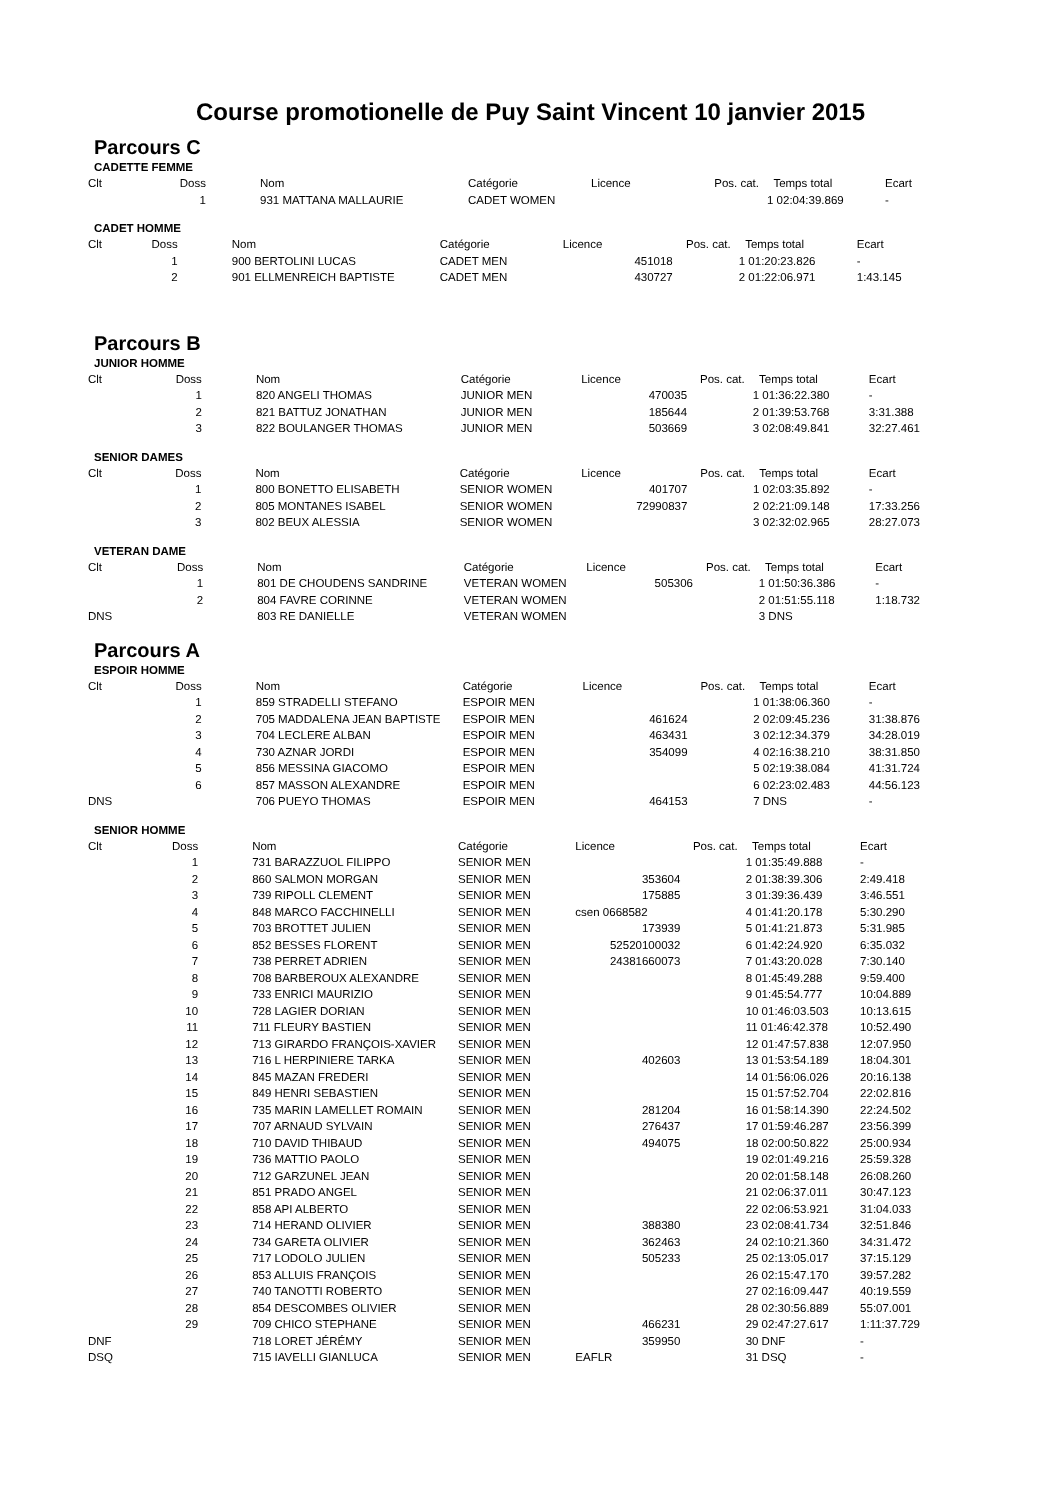Course promotionelle de Puy Saint Vincent 10 janvier 2015
Parcours C
CADETTE FEMME
| Clt | Doss | Nom | Catégorie | Licence | Pos. cat. | Temps total | Ecart |
| --- | --- | --- | --- | --- | --- | --- | --- |
| | 1 | 931 MATTANA MALLAURIE | CADET WOMEN | | | 1 02:04:39.869 | - |
CADET HOMME
| Clt | Doss | Nom | Catégorie | Licence | Pos. cat. | Temps total | Ecart |
| --- | --- | --- | --- | --- | --- | --- | --- |
| | 1 | 900 BERTOLINI LUCAS | CADET MEN | 451018 | | 1 01:20:23.826 | - |
| | 2 | 901 ELLMENREICH BAPTISTE | CADET MEN | 430727 | | 2 01:22:06.971 | 1:43.145 |
Parcours B
JUNIOR HOMME
| Clt | Doss | Nom | Catégorie | Licence | Pos. cat. | Temps total | Ecart |
| --- | --- | --- | --- | --- | --- | --- | --- |
| | 1 | 820 ANGELI THOMAS | JUNIOR MEN | 470035 | | 1 01:36:22.380 | - |
| | 2 | 821 BATTUZ JONATHAN | JUNIOR MEN | 185644 | | 2 01:39:53.768 | 3:31.388 |
| | 3 | 822 BOULANGER THOMAS | JUNIOR MEN | 503669 | | 3 02:08:49.841 | 32:27.461 |
SENIOR DAMES
| Clt | Doss | Nom | Catégorie | Licence | Pos. cat. | Temps total | Ecart |
| --- | --- | --- | --- | --- | --- | --- | --- |
| | 1 | 800 BONETTO ELISABETH | SENIOR WOMEN | 401707 | | 1 02:03:35.892 | - |
| | 2 | 805 MONTANES ISABEL | SENIOR WOMEN | 72990837 | | 2 02:21:09.148 | 17:33.256 |
| | 3 | 802 BEUX ALESSIA | SENIOR WOMEN | | | 3 02:32:02.965 | 28:27.073 |
VETERAN DAME
| Clt | Doss | Nom | Catégorie | Licence | Pos. cat. | Temps total | Ecart |
| --- | --- | --- | --- | --- | --- | --- | --- |
| | 1 | 801 DE CHOUDENS SANDRINE | VETERAN WOMEN | 505306 | | 1 01:50:36.386 | - |
| | 2 | 804 FAVRE CORINNE | VETERAN WOMEN | | | 2 01:51:55.118 | 1:18.732 |
| DNS | | 803 RE DANIELLE | VETERAN WOMEN | | | 3 DNS | |
Parcours A
ESPOIR HOMME
| Clt | Doss | Nom | Catégorie | Licence | Pos. cat. | Temps total | Ecart |
| --- | --- | --- | --- | --- | --- | --- | --- |
| | 1 | 859 STRADELLI STEFANO | ESPOIR MEN | | | 1 01:38:06.360 | - |
| | 2 | 705 MADDALENA JEAN BAPTISTE | ESPOIR MEN | 461624 | | 2 02:09:45.236 | 31:38.876 |
| | 3 | 704 LECLERE ALBAN | ESPOIR MEN | 463431 | | 3 02:12:34.379 | 34:28.019 |
| | 4 | 730 AZNAR JORDI | ESPOIR MEN | 354099 | | 4 02:16:38.210 | 38:31.850 |
| | 5 | 856 MESSINA GIACOMO | ESPOIR MEN | | | 5 02:19:38.084 | 41:31.724 |
| | 6 | 857 MASSON ALEXANDRE | ESPOIR MEN | | | 6 02:23:02.483 | 44:56.123 |
| DNS | | 706 PUEYO THOMAS | ESPOIR MEN | 464153 | | 7 DNS | - |
SENIOR HOMME
| Clt | Doss | Nom | Catégorie | Licence | Pos. cat. | Temps total | Ecart |
| --- | --- | --- | --- | --- | --- | --- | --- |
| | 1 | 731 BARAZZUOL FILIPPO | SENIOR MEN | | | 1 01:35:49.888 | - |
| | 2 | 860 SALMON MORGAN | SENIOR MEN | 353604 | | 2 01:38:39.306 | 2:49.418 |
| | 3 | 739 RIPOLL CLEMENT | SENIOR MEN | 175885 | | 3 01:39:36.439 | 3:46.551 |
| | 4 | 848 MARCO FACCHINELLI | SENIOR MEN | csen 0668582 | | 4 01:41:20.178 | 5:30.290 |
| | 5 | 703 BROTTET JULIEN | SENIOR MEN | 173939 | | 5 01:41:21.873 | 5:31.985 |
| | 6 | 852 BESSES FLORENT | SENIOR MEN | 52520100032 | | 6 01:42:24.920 | 6:35.032 |
| | 7 | 738 PERRET ADRIEN | SENIOR MEN | 24381660073 | | 7 01:43:20.028 | 7:30.140 |
| | 8 | 708 BARBEROUX ALEXANDRE | SENIOR MEN | | | 8 01:45:49.288 | 9:59.400 |
| | 9 | 733 ENRICI MAURIZIO | SENIOR MEN | | | 9 01:45:54.777 | 10:04.889 |
| | 10 | 728 LAGIER DORIAN | SENIOR MEN | | | 10 01:46:03.503 | 10:13.615 |
| | 11 | 711 FLEURY BASTIEN | SENIOR MEN | | | 11 01:46:42.378 | 10:52.490 |
| | 12 | 713 GIRARDO FRANÇOIS-XAVIER | SENIOR MEN | | | 12 01:47:57.838 | 12:07.950 |
| | 13 | 716 L HERPINIERE TARKA | SENIOR MEN | 402603 | | 13 01:53:54.189 | 18:04.301 |
| | 14 | 845 MAZAN FREDERI | SENIOR MEN | | | 14 01:56:06.026 | 20:16.138 |
| | 15 | 849 HENRI SEBASTIEN | SENIOR MEN | | | 15 01:57:52.704 | 22:02.816 |
| | 16 | 735 MARIN LAMELLET ROMAIN | SENIOR MEN | 281204 | | 16 01:58:14.390 | 22:24.502 |
| | 17 | 707 ARNAUD SYLVAIN | SENIOR MEN | 276437 | | 17 01:59:46.287 | 23:56.399 |
| | 18 | 710 DAVID THIBAUD | SENIOR MEN | 494075 | | 18 02:00:50.822 | 25:00.934 |
| | 19 | 736 MATTIO PAOLO | SENIOR MEN | | | 19 02:01:49.216 | 25:59.328 |
| | 20 | 712 GARZUNEL JEAN | SENIOR MEN | | | 20 02:01:58.148 | 26:08.260 |
| | 21 | 851 PRADO ANGEL | SENIOR MEN | | | 21 02:06:37.011 | 30:47.123 |
| | 22 | 858 API ALBERTO | SENIOR MEN | | | 22 02:06:53.921 | 31:04.033 |
| | 23 | 714 HERAND OLIVIER | SENIOR MEN | 388380 | | 23 02:08:41.734 | 32:51.846 |
| | 24 | 734 GARETA OLIVIER | SENIOR MEN | 362463 | | 24 02:10:21.360 | 34:31.472 |
| | 25 | 717 LODOLO JULIEN | SENIOR MEN | 505233 | | 25 02:13:05.017 | 37:15.129 |
| | 26 | 853 ALLUIS FRANÇOIS | SENIOR MEN | | | 26 02:15:47.170 | 39:57.282 |
| | 27 | 740 TANOTTI ROBERTO | SENIOR MEN | | | 27 02:16:09.447 | 40:19.559 |
| | 28 | 854 DESCOMBES OLIVIER | SENIOR MEN | | | 28 02:30:56.889 | 55:07.001 |
| | 29 | 709 CHICO STEPHANE | SENIOR MEN | 466231 | | 29 02:47:27.617 | 1:11:37.729 |
| DNF | | 718 LORET JÉRÉMY | SENIOR MEN | 359950 | | 30 DNF | - |
| DSQ | | 715 IAVELLI GIANLUCA | SENIOR MEN | EAFLR | | 31 DSQ | - |